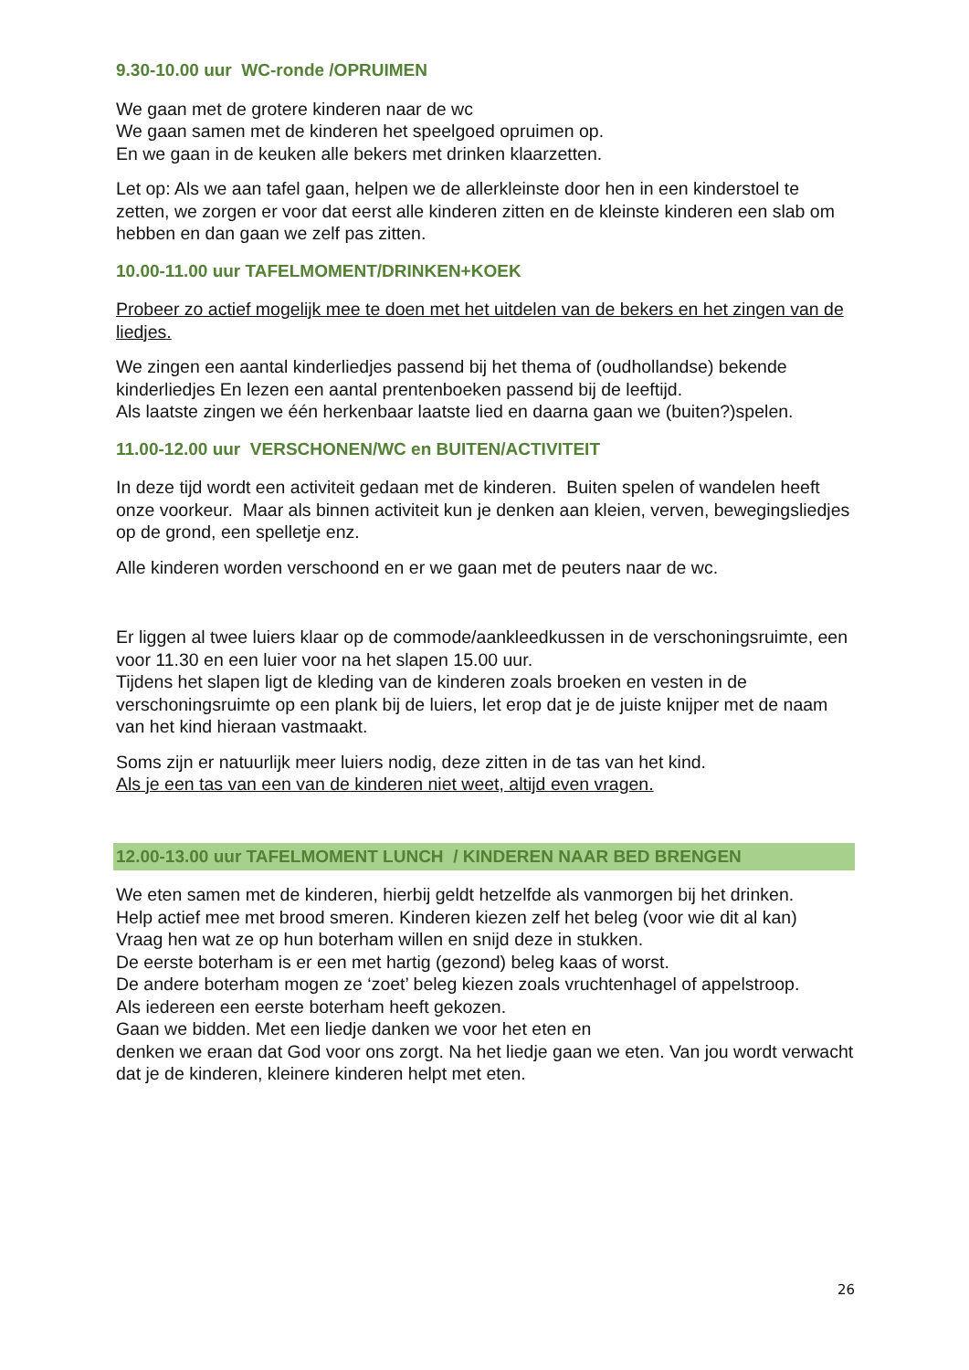9.30-10.00 uur WC-ronde /OPRUIMEN
We gaan met de grotere kinderen naar de wc
We gaan samen met de kinderen het speelgoed opruimen op.
En we gaan in de keuken alle bekers met drinken klaarzetten.
Let op: Als we aan tafel gaan, helpen we de allerkleinste door hen in een kinderstoel te zetten, we zorgen er voor dat eerst alle kinderen zitten en de kleinste kinderen een slab om hebben en dan gaan we zelf pas zitten.
10.00-11.00 uur TAFELMOMENT/DRINKEN+KOEK
Probeer zo actief mogelijk mee te doen met het uitdelen van de bekers en het zingen van de liedjes.
We zingen een aantal kinderliedjes passend bij het thema of (oudhollandse) bekende kinderliedjes En lezen een aantal prentenboeken passend bij de leeftijd.
Als laatste zingen we één herkenbaar laatste lied en daarna gaan we (buiten?)spelen.
11.00-12.00 uur VERSCHONEN/WC en BUITEN/ACTIVITEIT
In deze tijd wordt een activiteit gedaan met de kinderen. Buiten spelen of wandelen heeft onze voorkeur. Maar als binnen activiteit kun je denken aan kleien, verven, bewegingsliedjes op de grond, een spelletje enz.
Alle kinderen worden verschoond en er we gaan met de peuters naar de wc.
Er liggen al twee luiers klaar op de commode/aankleedkussen in de verschoningsruimte, een voor 11.30 en een luier voor na het slapen 15.00 uur.
Tijdens het slapen ligt de kleding van de kinderen zoals broeken en vesten in de verschoningsruimte op een plank bij de luiers, let erop dat je de juiste knijper met de naam van het kind hieraan vastmaakt.
Soms zijn er natuurlijk meer luiers nodig, deze zitten in de tas van het kind.
Als je een tas van een van de kinderen niet weet, altijd even vragen.
12.00-13.00 uur TAFELMOMENT LUNCH / KINDEREN NAAR BED BRENGEN
We eten samen met de kinderen, hierbij geldt hetzelfde als vanmorgen bij het drinken.
Help actief mee met brood smeren. Kinderen kiezen zelf het beleg (voor wie dit al kan)
Vraag hen wat ze op hun boterham willen en snijd deze in stukken.
De eerste boterham is er een met hartig (gezond) beleg kaas of worst.
De andere boterham mogen ze ‘zoet’ beleg kiezen zoals vruchtenhagel of appelstroop.
Als iedereen een eerste boterham heeft gekozen.
Gaan we bidden. Met een liedje danken we voor het eten en
denken we eraan dat God voor ons zorgt. Na het liedje gaan we eten. Van jou wordt verwacht dat je de kinderen, kleinere kinderen helpt met eten.
26